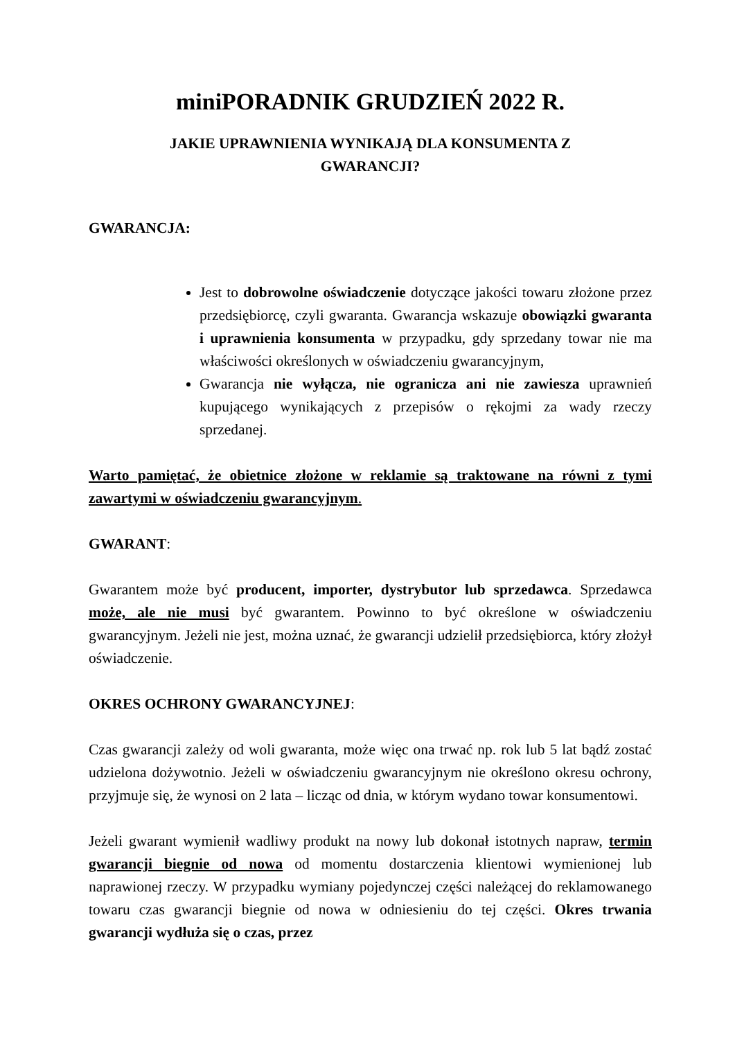miniPORADNIK GRUDZIEŃ 2022 R.
JAKIE UPRAWNIENIA WYNIKAJĄ DLA KONSUMENTA Z
GWARANCJI?
GWARANCJA:
Jest to dobrowolne oświadczenie dotyczące jakości towaru złożone przez przedsiębiorcę, czyli gwaranta. Gwarancja wskazuje obowiązki gwaranta i uprawnienia konsumenta w przypadku, gdy sprzedany towar nie ma właściwości określonych w oświadczeniu gwarancyjnym,
Gwarancja nie wyłącza, nie ogranicza ani nie zawiesza uprawnień kupującego wynikających z przepisów o rękojmi za wady rzeczy sprzedanej.
Warto pamiętać, że obietnice złożone w reklamie są traktowane na równi z tymi zawartymi w oświadczeniu gwarancyjnym.
GWARANT:
Gwarantem może być producent, importer, dystrybutor lub sprzedawca. Sprzedawca może, ale nie musi być gwarantem. Powinno to być określone w oświadczeniu gwarancyjnym. Jeżeli nie jest, można uznać, że gwarancji udzielił przedsiębiorca, który złożył oświadczenie.
OKRES OCHRONY GWARANCYJNEJ:
Czas gwarancji zależy od woli gwaranta, może więc ona trwać np. rok lub 5 lat bądź zostać udzielona dożywotnio. Jeżeli w oświadczeniu gwarancyjnym nie określono okresu ochrony, przyjmuje się, że wynosi on 2 lata – licząc od dnia, w którym wydano towar konsumentowi.
Jeżeli gwarant wymienił wadliwy produkt na nowy lub dokonał istotnych napraw, termin gwarancji biegnie od nowa od momentu dostarczenia klientowi wymienionej lub naprawionej rzeczy. W przypadku wymiany pojedynczej części należącej do reklamowanego towaru czas gwarancji biegnie od nowa w odniesieniu do tej części. Okres trwania gwarancji wydłuża się o czas, przez